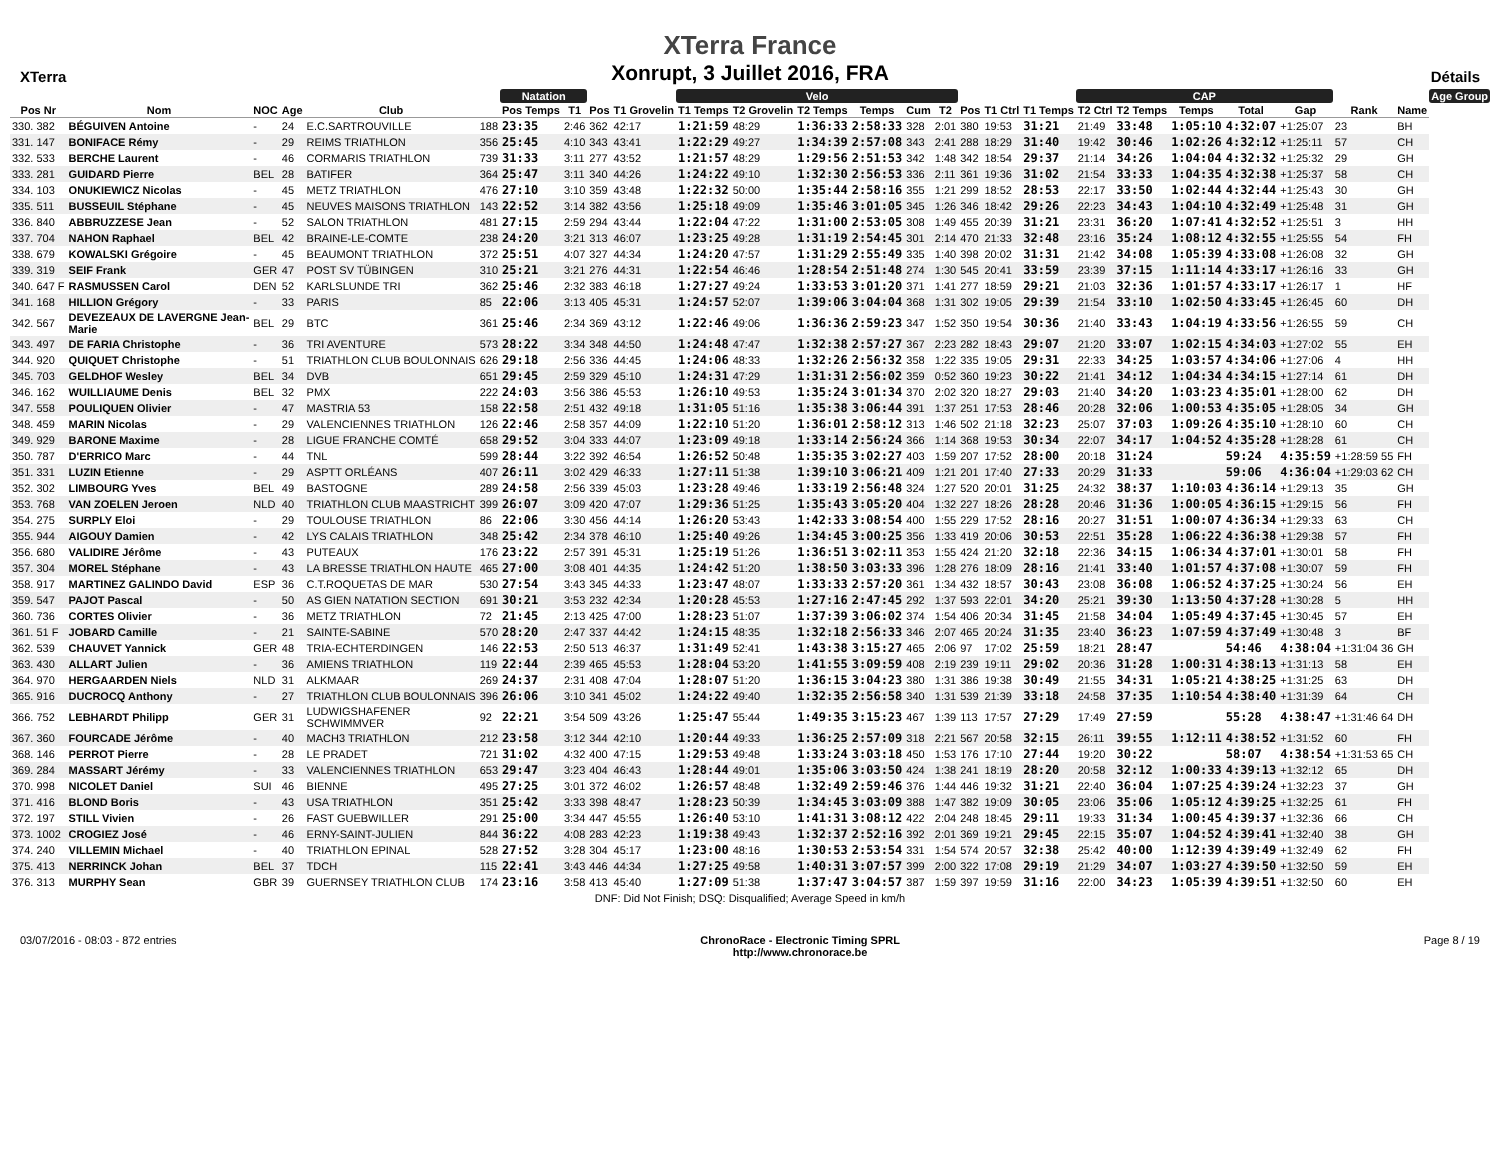XTerra
XTerra France
Xonrupt, 3 Juillet 2016, FRA
Détails
| | | | | | | Natation | | | | Velo | | | | | | | | | CAP | | | | | | | Age Group |
| --- | --- | --- | --- | --- | --- | --- | --- | --- | --- | --- | --- | --- | --- | --- | --- | --- | --- | --- | --- | --- | --- | --- | --- | --- | --- | --- |
| Pos Nr | Nom | NOC | Age | Club | | Pos Temps | T1 | Pos | T1 Grovelin | T1 Temps | T2 Grovelin | T2 Temps | Temps | Cum | T2 | Pos | T1 Ctrl | T1 Temps | T2 Ctrl | T2 Temps | Temps | Total | Gap | Rank | Name | |
| 330. 382 | BÉGUIVEN Antoine | - | 24 | E.C.SARTROUVILLE | 188 | 23:35 | 2:46 | 362 | 42:17 | 1:21:59 | 48:29 | 1:36:33 | 2:58:33 | 328 | 2:01 | 380 | 19:53 | 31:21 | 21:49 | 33:48 | 1:05:10 | 4:32:07 | +1:25:07 | 23 | BH | |
| 331. 147 | BONIFACE Rémy | - | 29 | REIMS TRIATHLON | 356 | 25:45 | 4:10 | 343 | 43:41 | 1:22:29 | 49:27 | 1:34:39 | 2:57:08 | 343 | 2:41 | 288 | 18:29 | 31:40 | 19:42 | 30:46 | 1:02:26 | 4:32:12 | +1:25:11 | 57 | CH | |
| 332. 533 | BERCHE Laurent | - | 46 | CORMARIS TRIATHLON | 739 | 31:33 | 3:11 | 277 | 43:52 | 1:21:57 | 48:29 | 1:29:56 | 2:51:53 | 342 | 1:48 | 342 | 18:54 | 29:37 | 21:14 | 34:26 | 1:04:04 | 4:32:32 | +1:25:32 | 29 | GH | |
| 333. 281 | GUIDARD Pierre | BEL | 28 | BATIFER | 364 | 25:47 | 3:11 | 340 | 44:26 | 1:24:22 | 49:10 | 1:32:30 | 2:56:53 | 336 | 2:11 | 361 | 19:36 | 31:02 | 21:54 | 33:33 | 1:04:35 | 4:32:38 | +1:25:37 | 58 | CH | |
| 334. 103 | ONUKIEWICZ Nicolas | - | 45 | METZ TRIATHLON | 476 | 27:10 | 3:10 | 359 | 43:48 | 1:22:32 | 50:00 | 1:35:44 | 2:58:16 | 355 | 1:21 | 299 | 18:52 | 28:53 | 22:17 | 33:50 | 1:02:44 | 4:32:44 | +1:25:43 | 30 | GH | |
| 335. 511 | BUSSEUIL Stéphane | - | 45 | NEUVES MAISONS TRIATHLON | 143 | 22:52 | 3:14 | 382 | 43:56 | 1:25:18 | 49:09 | 1:35:46 | 3:01:05 | 345 | 1:26 | 346 | 18:42 | 29:26 | 22:23 | 34:43 | 1:04:10 | 4:32:49 | +1:25:48 | 31 | GH | |
| 336. 840 | ABBRUZZESE Jean | - | 52 | SALON TRIATHLON | 481 | 27:15 | 2:59 | 294 | 43:44 | 1:22:04 | 47:22 | 1:31:00 | 2:53:05 | 308 | 1:49 | 455 | 20:39 | 31:21 | 23:31 | 36:20 | 1:07:41 | 4:32:52 | +1:25:51 | 3 | HH | |
| 337. 704 | NAHON Raphael | BEL | 42 | BRAINE-LE-COMTE | 238 | 24:20 | 3:21 | 313 | 46:07 | 1:23:25 | 49:28 | 1:31:19 | 2:54:45 | 301 | 2:14 | 470 | 21:33 | 32:48 | 23:16 | 35:24 | 1:08:12 | 4:32:55 | +1:25:55 | 54 | FH | |
| 338. 679 | KOWALSKI Grégoire | - | 45 | BEAUMONT TRIATHLON | 372 | 25:51 | 4:07 | 327 | 44:34 | 1:24:20 | 47:57 | 1:31:29 | 2:55:49 | 335 | 1:40 | 398 | 20:02 | 31:31 | 21:42 | 34:08 | 1:05:39 | 4:33:08 | +1:26:08 | 32 | GH | |
| 339. 319 | SEIF Frank | GER | 47 | POST SV TÜBINGEN | 310 | 25:21 | 3:21 | 276 | 44:31 | 1:22:54 | 46:46 | 1:28:54 | 2:51:48 | 274 | 1:30 | 545 | 20:41 | 33:59 | 23:39 | 37:15 | 1:11:14 | 4:33:17 | +1:26:16 | 33 | GH | |
| 340. 647 F | RASMUSSEN Carol | DEN | 52 | KARLSLUNDE TRI | 362 | 25:46 | 2:32 | 383 | 46:18 | 1:27:27 | 49:24 | 1:33:53 | 3:01:20 | 371 | 1:41 | 277 | 18:59 | 29:21 | 21:03 | 32:36 | 1:01:57 | 4:33:17 | +1:26:17 | 1 | HF | |
| 341. 168 | HILLION Grégory | - | 33 | PARIS | 85 | 22:06 | 3:13 | 405 | 45:31 | 1:24:57 | 52:07 | 1:39:06 | 3:04:04 | 368 | 1:31 | 302 | 19:05 | 29:39 | 21:54 | 33:10 | 1:02:50 | 4:33:45 | +1:26:45 | 60 | DH | |
| 342. 567 | DEVEZEAUX DE LAVERGNE Jean- Marie | BEL | 29 | BTC | 361 | 25:46 | 2:34 | 369 | 43:12 | 1:22:46 | 49:06 | 1:36:36 | 2:59:23 | 347 | 1:52 | 350 | 19:54 | 30:36 | 21:40 | 33:43 | 1:04:19 | 4:33:56 | +1:26:55 | 59 | CH | |
| 343. 497 | DE FARIA Christophe | - | 36 | TRI AVENTURE | 573 | 28:22 | 3:34 | 348 | 44:50 | 1:24:48 | 47:47 | 1:32:38 | 2:57:27 | 367 | 2:23 | 282 | 18:43 | 29:07 | 21:20 | 33:07 | 1:02:15 | 4:34:03 | +1:27:02 | 55 | EH | |
| 344. 920 | QUIQUET Christophe | - | 51 | TRIATHLON CLUB BOULONNAIS | 626 | 29:18 | 2:56 | 336 | 44:45 | 1:24:06 | 48:33 | 1:32:26 | 2:56:32 | 358 | 1:22 | 335 | 19:05 | 29:31 | 22:33 | 34:25 | 1:03:57 | 4:34:06 | +1:27:06 | 4 | HH | |
| 345. 703 | GELDHOF Wesley | BEL | 34 | DVB | 651 | 29:45 | 2:59 | 329 | 45:10 | 1:24:31 | 47:29 | 1:31:31 | 2:56:02 | 359 | 0:52 | 360 | 19:23 | 30:22 | 21:41 | 34:12 | 1:04:34 | 4:34:15 | +1:27:14 | 61 | DH | |
| 346. 162 | WUILLIAUME Denis | BEL | 32 | PMX | 222 | 24:03 | 3:56 | 386 | 45:53 | 1:26:10 | 49:53 | 1:35:24 | 3:01:34 | 370 | 2:02 | 320 | 18:27 | 29:03 | 21:40 | 34:20 | 1:03:23 | 4:35:01 | +1:28:00 | 62 | DH | |
| 347. 558 | POULIQUEN Olivier | - | 47 | MASTRIA 53 | 158 | 22:58 | 2:51 | 432 | 49:18 | 1:31:05 | 51:16 | 1:35:38 | 3:06:44 | 391 | 1:37 | 251 | 17:53 | 28:46 | 20:28 | 32:06 | 1:00:53 | 4:35:05 | +1:28:05 | 34 | GH | |
| 348. 459 | MARIN Nicolas | - | 29 | VALENCIENNES TRIATHLON | 126 | 22:46 | 2:58 | 357 | 44:09 | 1:22:10 | 51:20 | 1:36:01 | 2:58:12 | 313 | 1:46 | 502 | 21:18 | 32:23 | 25:07 | 37:03 | 1:09:26 | 4:35:10 | +1:28:10 | 60 | CH | |
| 349. 929 | BARONE Maxime | - | 28 | LIGUE FRANCHE COMTÉ | 658 | 29:52 | 3:04 | 333 | 44:07 | 1:23:09 | 49:18 | 1:33:14 | 2:56:24 | 366 | 1:14 | 368 | 19:53 | 30:34 | 22:07 | 34:17 | 1:04:52 | 4:35:28 | +1:28:28 | 61 | CH | |
| 350. 787 | D'ERRICO Marc | - | 44 | TNL | 599 | 28:44 | 3:22 | 392 | 46:54 | 1:26:52 | 50:48 | 1:35:35 | 3:02:27 | 403 | 1:59 | 207 | 17:52 | 28:00 | 20:18 | 31:24 | | 59:24 | 4:35:59 | +1:28:59 55 | FH | |
| 351. 331 | LUZIN Etienne | - | 29 | ASPTT ORLÉANS | 407 | 26:11 | 3:02 | 429 | 46:33 | 1:27:11 | 51:38 | 1:39:10 | 3:06:21 | 409 | 1:21 | 201 | 17:40 | 27:33 | 20:29 | 31:33 | | 59:06 | 4:36:04 | +1:29:03 62 | CH | |
| 352. 302 | LIMBOURG Yves | BEL | 49 | BASTOGNE | 289 | 24:58 | 2:56 | 339 | 45:03 | 1:23:28 | 49:46 | 1:33:19 | 2:56:48 | 324 | 1:27 | 520 | 20:01 | 31:25 | 24:32 | 38:37 | 1:10:03 | 4:36:14 | +1:29:13 | 35 | GH | |
| 353. 768 | VAN ZOELEN Jeroen | NLD | 40 | TRIATHLON CLUB MAASTRICHT | 399 | 26:07 | 3:09 | 420 | 47:07 | 1:29:36 | 51:25 | 1:35:43 | 3:05:20 | 404 | 1:32 | 227 | 18:26 | 28:28 | 20:46 | 31:36 | 1:00:05 | 4:36:15 | +1:29:15 | 56 | FH | |
| 354. 275 | SURPLY Eloi | - | 29 | TOULOUSE TRIATHLON | 86 | 22:06 | 3:30 | 456 | 44:14 | 1:26:20 | 53:43 | 1:42:33 | 3:08:54 | 400 | 1:55 | 229 | 17:52 | 28:16 | 20:27 | 31:51 | 1:00:07 | 4:36:34 | +1:29:33 | 63 | CH | |
| 355. 944 | AIGOUY Damien | - | 42 | LYS CALAIS TRIATHLON | 348 | 25:42 | 2:34 | 378 | 46:10 | 1:25:40 | 49:26 | 1:34:45 | 3:00:25 | 356 | 1:33 | 419 | 20:06 | 30:53 | 22:51 | 35:28 | 1:06:22 | 4:36:38 | +1:29:38 | 57 | FH | |
| 356. 680 | VALIDIRE Jérôme | - | 43 | PUTEAUX | 176 | 23:22 | 2:57 | 391 | 45:31 | 1:25:19 | 51:26 | 1:36:51 | 3:02:11 | 353 | 1:55 | 424 | 21:20 | 32:18 | 22:36 | 34:15 | 1:06:34 | 4:37:01 | +1:30:01 | 58 | FH | |
| 357. 304 | MOREL Stéphane | - | 43 | LA BRESSE TRIATHLON HAUTE | 465 | 27:00 | 3:08 | 401 | 44:35 | 1:24:42 | 51:20 | 1:38:50 | 3:03:33 | 396 | 1:28 | 276 | 18:09 | 28:16 | 21:41 | 33:40 | 1:01:57 | 4:37:08 | +1:30:07 | 59 | FH | |
| 358. 917 | MARTINEZ GALINDO David | ESP | 36 | C.T.ROQUETAS DE MAR | 530 | 27:54 | 3:43 | 345 | 44:33 | 1:23:47 | 48:07 | 1:33:33 | 2:57:20 | 361 | 1:34 | 432 | 18:57 | 30:43 | 23:08 | 36:08 | 1:06:52 | 4:37:25 | +1:30:24 | 56 | EH | |
| 359. 547 | PAJOT Pascal | - | 50 | AS GIEN NATATION SECTION | 691 | 30:21 | 3:53 | 232 | 42:34 | 1:20:28 | 45:53 | 1:27:16 | 2:47:45 | 292 | 1:37 | 593 | 22:01 | 34:20 | 25:21 | 39:30 | 1:13:50 | 4:37:28 | +1:30:28 | 5 | HH | |
| 360. 736 | CORTES Olivier | - | 36 | METZ TRIATHLON | 72 | 21:45 | 2:13 | 425 | 47:00 | 1:28:23 | 51:07 | 1:37:39 | 3:06:02 | 374 | 1:54 | 406 | 20:34 | 31:45 | 21:58 | 34:04 | 1:05:49 | 4:37:45 | +1:30:45 | 57 | EH | |
| 361. 51 F | JOBARD Camille | - | 21 | SAINTE-SABINE | 570 | 28:20 | 2:47 | 337 | 44:42 | 1:24:15 | 48:35 | 1:32:18 | 2:56:33 | 346 | 2:07 | 465 | 20:24 | 31:35 | 23:40 | 36:23 | 1:07:59 | 4:37:49 | +1:30:48 | 3 | BF | |
| 362. 539 | CHAUVET Yannick | GER | 48 | TRIA-ECHTERDINGEN | 146 | 22:53 | 2:50 | 513 | 46:37 | 1:31:49 | 52:41 | 1:43:38 | 3:15:27 | 465 | 2:06 | 97 | 17:02 | 25:59 | 18:21 | 28:47 | | 54:46 | 4:38:04 | +1:31:04 36 | GH | |
| 363. 430 | ALLART Julien | - | 36 | AMIENS TRIATHLON | 119 | 22:44 | 2:39 | 465 | 45:53 | 1:28:04 | 53:20 | 1:41:55 | 3:09:59 | 408 | 2:19 | 239 | 19:11 | 29:02 | 20:36 | 31:28 | 1:00:31 | 4:38:13 | +1:31:13 | 58 | EH | |
| 364. 970 | HERGAARDEN Niels | NLD | 31 | ALKMAAR | 269 | 24:37 | 2:31 | 408 | 47:04 | 1:28:07 | 51:20 | 1:36:15 | 3:04:23 | 380 | 1:31 | 386 | 19:38 | 30:49 | 21:55 | 34:31 | 1:05:21 | 4:38:25 | +1:31:25 | 63 | DH | |
| 365. 916 | DUCROCQ Anthony | - | 27 | TRIATHLON CLUB BOULONNAIS | 396 | 26:06 | 3:10 | 341 | 45:02 | 1:24:22 | 49:40 | 1:32:35 | 2:56:58 | 340 | 1:31 | 539 | 21:39 | 33:18 | 24:58 | 37:35 | 1:10:54 | 4:38:40 | +1:31:39 | 64 | CH | |
| 366. 752 | LEBHARDT Philipp | GER | 31 | LUDWIGSHAFENER SCHWIMMVER | 92 | 22:21 | 3:54 | 509 | 43:26 | 1:25:47 | 55:44 | 1:49:35 | 3:15:23 | 467 | 1:39 | 113 | 17:57 | 27:29 | 17:49 | 27:59 | | 55:28 | 4:38:47 | +1:31:46 64 | DH | |
| 367. 360 | FOURCADE Jérôme | - | 40 | MACH3 TRIATHLON | 212 | 23:58 | 3:12 | 344 | 42:10 | 1:20:44 | 49:33 | 1:36:25 | 2:57:09 | 318 | 2:21 | 567 | 20:58 | 32:15 | 26:11 | 39:55 | 1:12:11 | 4:38:52 | +1:31:52 | 60 | FH | |
| 368. 146 | PERROT Pierre | - | 28 | LE PRADET | 721 | 31:02 | 4:32 | 400 | 47:15 | 1:29:53 | 49:48 | 1:33:24 | 3:03:18 | 450 | 1:53 | 176 | 17:10 | 27:44 | 19:20 | 30:22 | | 58:07 | 4:38:54 | +1:31:53 65 | CH | |
| 369. 284 | MASSART Jérémy | - | 33 | VALENCIENNES TRIATHLON | 653 | 29:47 | 3:23 | 404 | 46:43 | 1:28:44 | 49:01 | 1:35:06 | 3:03:50 | 424 | 1:38 | 241 | 18:19 | 28:20 | 20:58 | 32:12 | 1:00:33 | 4:39:13 | +1:32:12 | 65 | DH | |
| 370. 998 | NICOLET Daniel | SUI | 46 | BIENNE | 495 | 27:25 | 3:01 | 372 | 46:02 | 1:26:57 | 48:48 | 1:32:49 | 2:59:46 | 376 | 1:44 | 446 | 19:32 | 31:21 | 22:40 | 36:04 | 1:07:25 | 4:39:24 | +1:32:23 | 37 | GH | |
| 371. 416 | BLOND Boris | - | 43 | USA TRIATHLON | 351 | 25:42 | 3:33 | 398 | 48:47 | 1:28:23 | 50:39 | 1:34:45 | 3:03:09 | 388 | 1:47 | 382 | 19:09 | 30:05 | 23:06 | 35:06 | 1:05:12 | 4:39:25 | +1:32:25 | 61 | FH | |
| 372. 197 | STILL Vivien | - | 26 | FAST GUEBWILLER | 291 | 25:00 | 3:34 | 447 | 45:55 | 1:26:40 | 53:10 | 1:41:31 | 3:08:12 | 422 | 2:04 | 248 | 18:45 | 29:11 | 19:33 | 31:34 | 1:00:45 | 4:39:37 | +1:32:36 | 66 | CH | |
| 373. 1002 | CROGIEZ José | - | 46 | ERNY-SAINT-JULIEN | 844 | 36:22 | 4:08 | 283 | 42:23 | 1:19:38 | 49:43 | 1:32:37 | 2:52:16 | 392 | 2:01 | 369 | 19:21 | 29:45 | 22:15 | 35:07 | 1:04:52 | 4:39:41 | +1:32:40 | 38 | GH | |
| 374. 240 | VILLEMIN Michael | - | 40 | TRIATHLON EPINAL | 528 | 27:52 | 3:28 | 304 | 45:17 | 1:23:00 | 48:16 | 1:30:53 | 2:53:54 | 331 | 1:54 | 574 | 20:57 | 32:38 | 25:42 | 40:00 | 1:12:39 | 4:39:49 | +1:32:49 | 62 | FH | |
| 375. 413 | NERRINCK Johan | BEL | 37 | TDCH | 115 | 22:41 | 3:43 | 446 | 44:34 | 1:27:25 | 49:58 | 1:40:31 | 3:07:57 | 399 | 2:00 | 322 | 17:08 | 29:19 | 21:29 | 34:07 | 1:03:27 | 4:39:50 | +1:32:50 | 59 | EH | |
| 376. 313 | MURPHY Sean | GBR | 39 | GUERNSEY TRIATHLON CLUB | 174 | 23:16 | 3:58 | 413 | 45:40 | 1:27:09 | 51:38 | 1:37:47 | 3:04:57 | 387 | 1:59 | 397 | 19:59 | 31:16 | 22:00 | 34:23 | 1:05:39 | 4:39:51 | +1:32:50 | 60 | EH | |
DNF: Did Not Finish; DSQ: Disqualified; Average Speed in km/h
03/07/2016 - 08:03 - 872 entries
ChronoRace - Electronic Timing SPRL
http://www.chronorace.be
Page 8 / 19